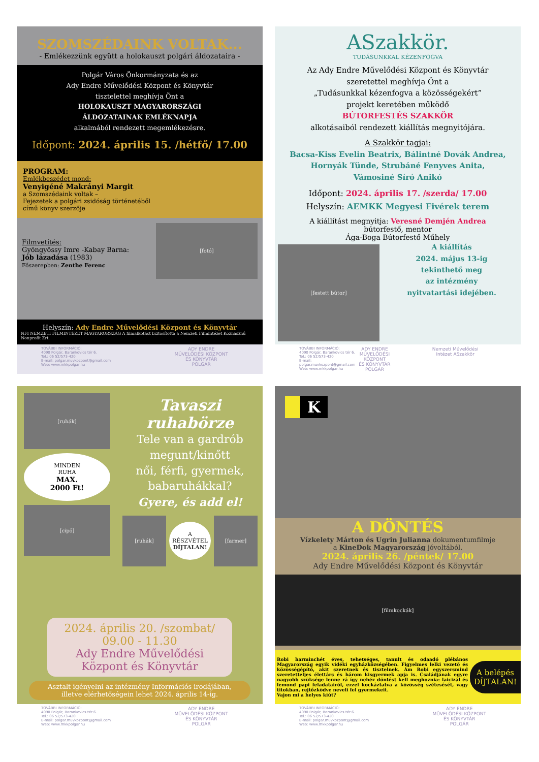SZOMSZÉDAINK VOLTAK...
- Emlékezzünk együtt a holokauszt polgári áldozataira -
Polgár Város Önkormányzata és az
Ady Endre Művelődési Központ és Könyvtár
tisztelettel meghívja Önt a
HOLOKAUSZT MAGYARORSZÁGI
ÁLDOZATAINAK EMLÉKNAPJA
alkalmából rendezett megemlékezésre.
Időpont: 2024. április 15. /hétfő/ 17.00
PROGRAM:
Emlékbeszédet mond:
Venyigéné Makrányi Margit
a Szomszédaink voltak –
Fejezetek a polgári zsidóság történetéből
című könyv szerzője
Filmvetítés:
Gyöngyössy Imre -Kabay Barna:
Jób lázadása (1983)
Főszerepben: Zenthe Ferenc
[fotó]
Helyszín: Ady Endre Művelődési Központ és Könyvtár
NFI NEMZETI FILMINTÉZET MAGYARORSZÁG A filmalkotást biztosította a Nemzeti Filmintézet Közhasznú Nonprofit Zrt.
TOVÁBBI INFORMÁCIÓ:
4090 Polgár, Barankovics tér 6.
Tel.: 06 52/573-420
E-mail: polgar.muvkozpont@gmail.com
Web: www.mkkpolgar.hu
ADY ENDRE
MŰVELŐDÉSI KÖZPONT
ÉS KÖNYVTÁR
POLGÁR
ASzakkör.
TUDÁSUNKKAL KÉZENFOGVA
Az Ady Endre Művelődési Központ és Könyvtár
szeretettel meghívja Önt a
„Tudásunkkal kézenfogva a közösségekért”
projekt keretében működő
BÚTORFESTÉS SZAKKÖR
alkotásaiból rendezett kiállítás megnyitójára.
A Szakkör tagjai:
Bacsa-Kiss Evelin Beatrix, Bálintné Dovák Andrea,
Hornyák Tünde, Strubáné Fenyves Anita,
Vámosiné Síró Anikó
Időpont: 2024. április 17. /szerda/ 17.00
Helyszín: AEMKK Megyesi Fivérek terem
A kiállítást megnyitja: Veresné Demjén Andrea
bútorfestő, mentor
Ága-Boga Bútorfestő Műhely
[festett bútor]
A kiállítás
2024. május 13-ig
tekinthető meg
az intézmény
nyitvatartási idejében.
TOVÁBBI INFORMÁCIÓ:
4090 Polgár, Barankovics tér 6.
Tel.: 06 52/573-420
E-mail: polgar.muvkozpont@gmail.com
Web: www.mkkpolgar.hu
ADY ENDRE
MŰVELŐDÉSI KÖZPONT
ÉS KÖNYVTÁR
POLGÁR
Nemzeti Művelődési Intézet ASzakkör
[ruhák]
MINDEN
RUHA
MAX.
2000 Ft!
[cipő]
Tavaszi
ruhabörze
Tele van a gardrób
megunt/kinőtt
női, férfi, gyermek,
babaruhákkal?
Gyere, és add el!
[ruhák]
A
RÉSZVÉTEL
DÍJTALAN!
[farmer]
2024. április 20. /szombat/
09.00 - 11.30
Ady Endre Művelődési
Központ és Könyvtár
Asztalt igényelni az intézmény Információs irodájában,
illetve elérhetőségein lehet 2024. április 14-ig.
TOVÁBBI INFORMÁCIÓ:
4090 Polgár, Barankovics tér 6.
Tel.: 06 52/573-420
E-mail: polgar.muvkozpont@gmail.com
Web: www.mkkpolgar.hu
ADY ENDRE
MŰVELŐDÉSI KÖZPONT
ÉS KÖNYVTÁR
POLGÁR
K
A DÖNTÉS
Vízkelety Márton és Ugrin Julianna dokumentumfilmje
a KineDok Magyarország jóvoltából.
2024. április 26. /péntek/ 17.00
Ady Endre Művelődési Központ és Könyvtár
[filmkockák]
Robi harminchét éves, tehetséges, tanult és odaadó plébános Magyarország egyik vidéki egyházközségében. Figyelmes lelki vezető és közösségépítő, akit szeretnek és tisztelnek. Ám Robi egyszersmind szeretetteljes élettárs és három kisgyermek apja is. Családjának egyre nagyobb szüksége lenne rá így nehéz döntést kell meghoznia: laicizál és lemond papi feladatairól, ezzel kockáztatva a közösség szétesését, vagy titokban, rejtőzködve neveli fel gyermekeit.
Vajon mi a helyes kiút?
A belépés
DÍJTALAN!
TOVÁBBI INFORMÁCIÓ:
4090 Polgár, Barankovics tér 6.
Tel.: 06 52/573-420
E-mail: polgar.muvkozpont@gmail.com
Web: www.mkkpolgar.hu
ADY ENDRE
MŰVELŐDÉSI KÖZPONT
ÉS KÖNYVTÁR
POLGÁR